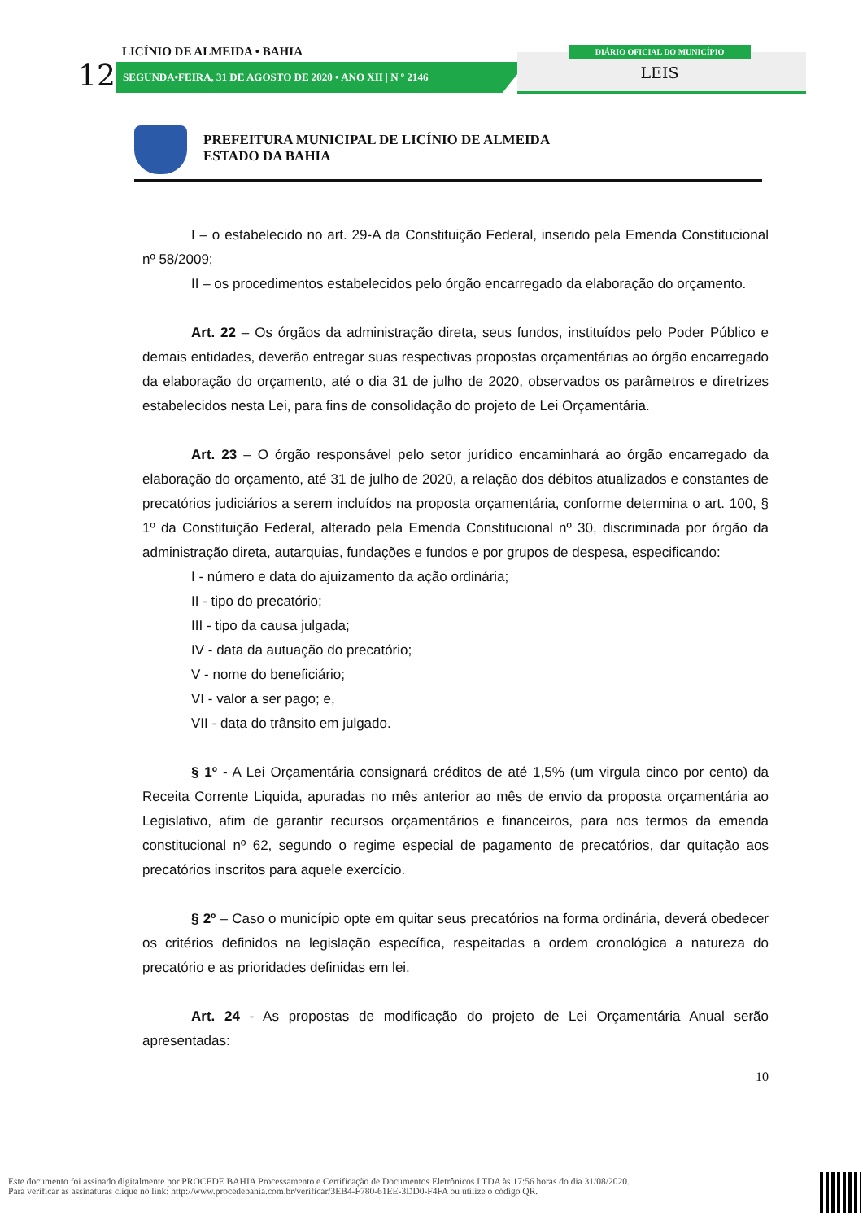LICÍNIO DE ALMEIDA • BAHIA
12 SEGUNDA•FEIRA, 31 DE AGOSTO DE 2020 • ANO XII | N º 2146
DIÁRIO OFICIAL DO MUNICÍPIO
LEIS
PREFEITURA MUNICIPAL DE LICÍNIO DE ALMEIDA
ESTADO DA BAHIA
I – o estabelecido no art. 29-A da Constituição Federal, inserido pela Emenda Constitucional nº 58/2009;
II – os procedimentos estabelecidos pelo órgão encarregado da elaboração do orçamento.
Art. 22 – Os órgãos da administração direta, seus fundos, instituídos pelo Poder Público e demais entidades, deverão entregar suas respectivas propostas orçamentárias ao órgão encarregado da elaboração do orçamento, até o dia 31 de julho de 2020, observados os parâmetros e diretrizes estabelecidos nesta Lei, para fins de consolidação do projeto de Lei Orçamentária.
Art. 23 – O órgão responsável pelo setor jurídico encaminhará ao órgão encarregado da elaboração do orçamento, até 31 de julho de 2020, a relação dos débitos atualizados e constantes de precatórios judiciários a serem incluídos na proposta orçamentária, conforme determina o art. 100, § 1º da Constituição Federal, alterado pela Emenda Constitucional nº 30, discriminada por órgão da administração direta, autarquias, fundações e fundos e por grupos de despesa, especificando:
I - número e data do ajuizamento da ação ordinária;
II - tipo do precatório;
III - tipo da causa julgada;
IV - data da autuação do precatório;
V - nome do beneficiário;
VI - valor a ser pago; e,
VII - data do trânsito em julgado.
§ 1º - A Lei Orçamentária consignará créditos de até 1,5% (um virgula cinco por cento) da Receita Corrente Liquida, apuradas no mês anterior ao mês de envio da proposta orçamentária ao Legislativo, afim de garantir recursos orçamentários e financeiros, para nos termos da emenda constitucional nº 62, segundo o regime especial de pagamento de precatórios, dar quitação aos precatórios inscritos para aquele exercício.
§ 2º – Caso o município opte em quitar seus precatórios na forma ordinária, deverá obedecer os critérios definidos na legislação específica, respeitadas a ordem cronológica a natureza do precatório e as prioridades definidas em lei.
Art. 24 - As propostas de modificação do projeto de Lei Orçamentária Anual serão apresentadas:
10
Este documento foi assinado digitalmente por PROCEDE BAHIA Processamento e Certificação de Documentos Eletrônicos LTDA às 17:56 horas do dia 31/08/2020.
Para verificar as assinaturas clique no link: http://www.procedebahia.com.br/verificar/3EB4-F780-61EE-3DD0-F4FA ou utilize o código QR.